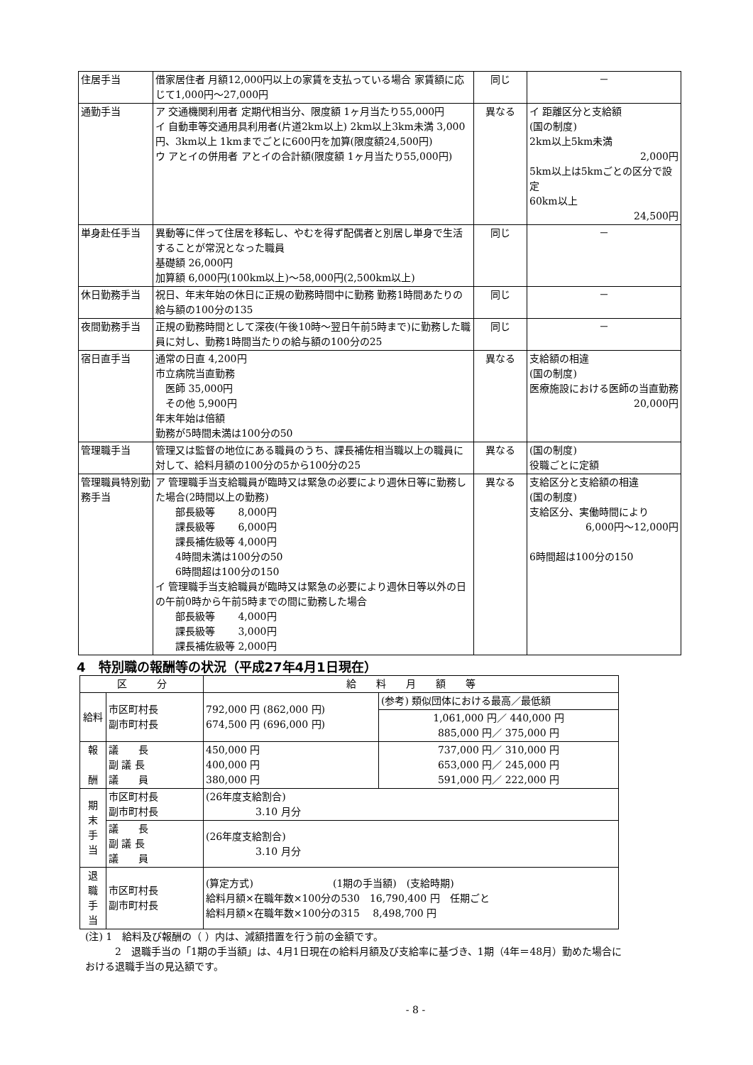| 住居手当 | 借家居住者 月額12,000円以上の家賃を支払っている場合 家賃額に応じて1,000円～27,000円 | 同じ | － |
| 通勤手当 | ア 交通機関利用者 定期代相当分、限度額 1ヶ月当たり55,000円 イ 自動車等交通用具利用者(片道2km以上) 2km以上3km未満 3,000円、3km以上 1kmまでごとに600円を加算(限度額24,500円) ウ アとイの併用者 アとイの合計額(限度額 1ヶ月当たり55,000円) | 異なる | イ 距離区分と支給額 (国の制度) 2km以上5km未満 2,000円 5km以上は5kmごとの区分で設定 60km以上 24,500円 |
| 単身赴任手当 | 異動等に伴って住居を移転し、やむを得ず配偶者と別居し単身で生活することが常況となった職員 基礎額 26,000円 加算額 6,000円(100km以上)～58,000円(2,500km以上) | 同じ | － |
| 休日勤務手当 | 祝日、年末年始の休日に正規の勤務時間中に勤務 勤務1時間あたりの給与額の100分の135 | 同じ | － |
| 夜間勤務手当 | 正規の勤務時間として深夜(午後10時～翌日午前5時まで)に勤務した職員に対し、勤務1時間当たりの給与額の100分の25 | 同じ | － |
| 宿日直手当 | 通常の日直 4,200円 市立病院当直勤務 医師 35,000円 その他 5,900円 年末年始は倍額 勤務が5時間未満は100分の50 | 異なる | 支給額の相違 (国の制度) 医療施設における医師の当直勤務 20,000円 |
| 管理職手当 | 管理又は監督の地位にある職員のうち、課長補佐相当職以上の職員に対して、給料月額の100分の5から100分の25 | 異なる | (国の制度) 役職ごとに定額 |
| 管理職員特別勤務手当 | ア 管理職手当支給職員が臨時又は緊急の必要により週休日等に勤務した場合(2時間以上の勤務) 部長級等 8,000円 課長級等 6,000円 課長補佐級等 4,000円 4時間未満は100分の50 6時間超は100分の150 イ 管理職手当支給職員が臨時又は緊急の必要により週休日等以外の日の午前0時から午前5時までの間に勤務した場合 部長級等 4,000円 課長級等 3,000円 課長補佐級等 2,000円 | 異なる | 支給区分と支給額の相違 (国の制度) 支給区分、実働時間により 6,000円～12,000円 6時間超は100分の150 |
4　特別職の報酬等の状況（平成27年4月1日現在）
| 区 分 | | 給 料 月 額 等 | |
| --- | --- | --- | --- |
| 給料 | 市区町村長 副市町村長 | 792,000 円 (862,000 円) 674,500 円 (696,000 円) | (参考) 類似団体における最高／最低額 |
| | | | 1,061,000 円／ 440,000 円 885,000 円／ 375,000 円 |
| 報 酬 | 議 長 副 議 長 議 員 | 450,000 円 400,000 円 380,000 円 | 737,000 円／ 310,000 円 653,000 円／ 245,000 円 591,000 円／ 222,000 円 |
| 期 末 手 当 | 市区町村長 副市町村長 | (26年度支給割合) 3.10 月分 | |
| | 議 長 副 議 長 議 員 | (26年度支給割合) 3.10 月分 | |
| 退 職 手 当 | 市区町村長 副市町村長 | (算定方式) (1期の手当額) (支給時期) 給料月額×在職年数×100分の530 16,790,400 円 任期ごと 給料月額×在職年数×100分の315 8,498,700 円 | |
(注) 1　給料及び報酬の（ ）内は、減額措置を行う前の金額です。
　　　2　退職手当の「1期の手当額」は、4月1日現在の給料月額及び支給率に基づき、1期（4年＝48月）勤めた場合における退職手当の見込額です。
- 8 -